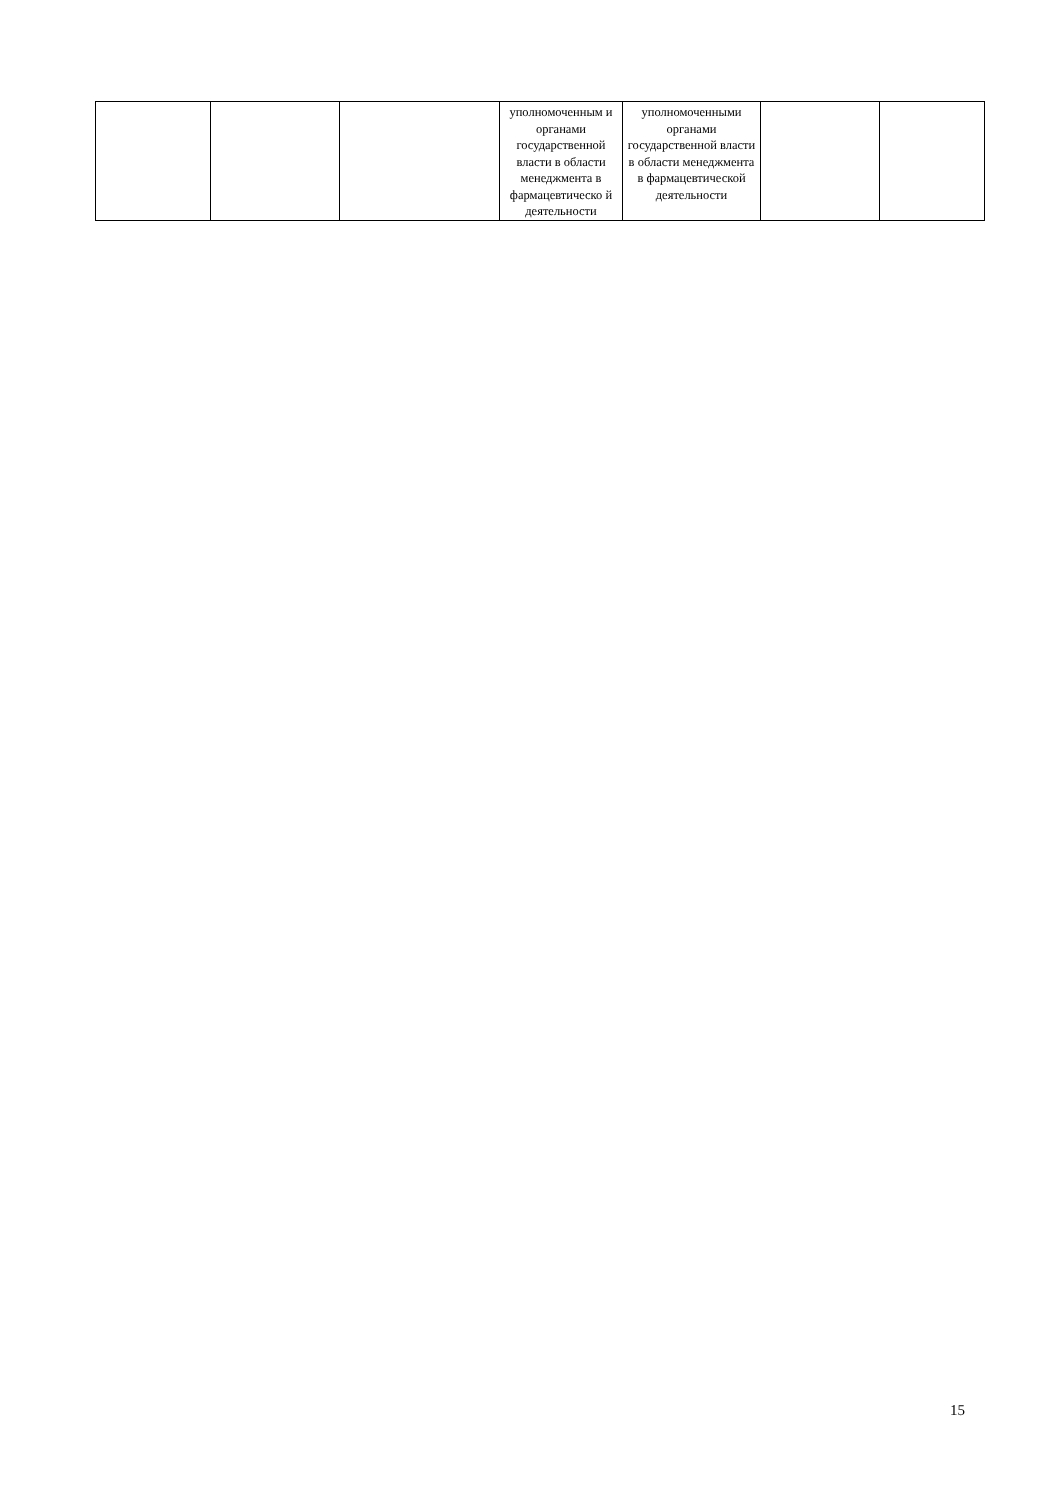| | | | уполномоченным и органами государственной власти в области менеджмента в фармацевтическо й деятельности | уполномоченными органами государственной власти в области менеджмента в фармацевтической деятельности | | |
15